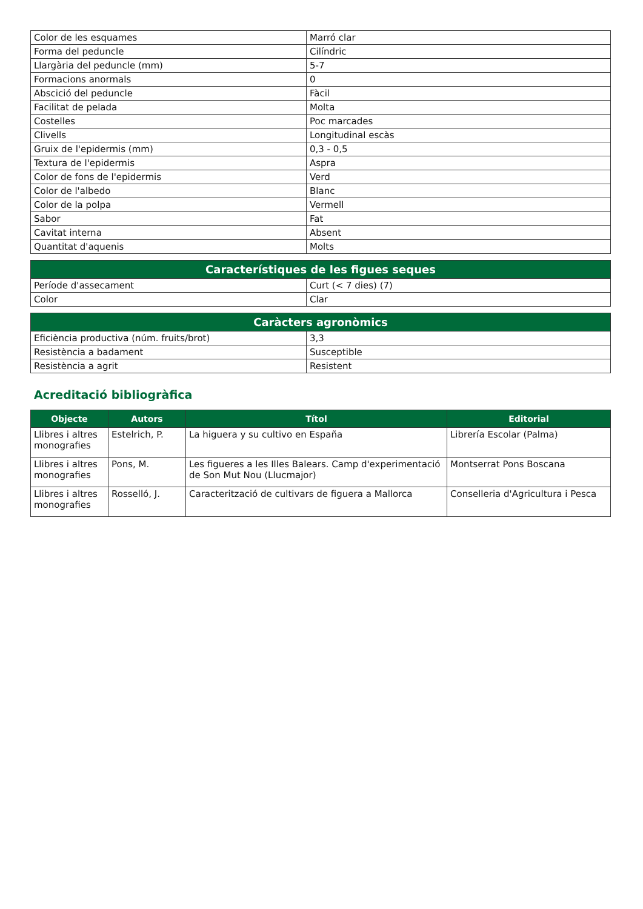| Color de les esquames | Marró clar |
| Forma del peduncle | Cilíndric |
| Llargària del peduncle (mm) | 5-7 |
| Formacions anormals | 0 |
| Abscició del peduncle | Fàcil |
| Facilitat de pelada | Molta |
| Costelles | Poc marcades |
| Clivells | Longitudinal escàs |
| Gruix de l'epidermis (mm) | 0,3 - 0,5 |
| Textura de l'epidermis | Aspra |
| Color de fons de l'epidermis | Verd |
| Color de l'albedo | Blanc |
| Color de la polpa | Vermell |
| Sabor | Fat |
| Cavitat interna | Absent |
| Quantitat d'aquenis | Molts |
| Característiques de les figues seques | |
| --- | --- |
| Període d'assecament | Curt (< 7 dies) (7) |
| Color | Clar |
| Caràcters agronòmics | |
| --- | --- |
| Eficiència productiva (núm. fruits/brot) | 3,3 |
| Resistència a badament | Susceptible |
| Resistència a agrit | Resistent |
Acreditació bibliogràfica
| Objecte | Autors | Títol | Editorial |
| --- | --- | --- | --- |
| Llibres i altres monografies | Estelrich, P. | La higuera y su cultivo en España | Librería Escolar (Palma) |
| Llibres i altres monografies | Pons, M. | Les figueres a les Illes Balears. Camp d'experimentació de Son Mut Nou (Llucmajor) | Montserrat Pons Boscana |
| Llibres i altres monografies | Rosselló, J. | Caracterització de cultivars de figuera a Mallorca | Conselleria d'Agricultura i Pesca |